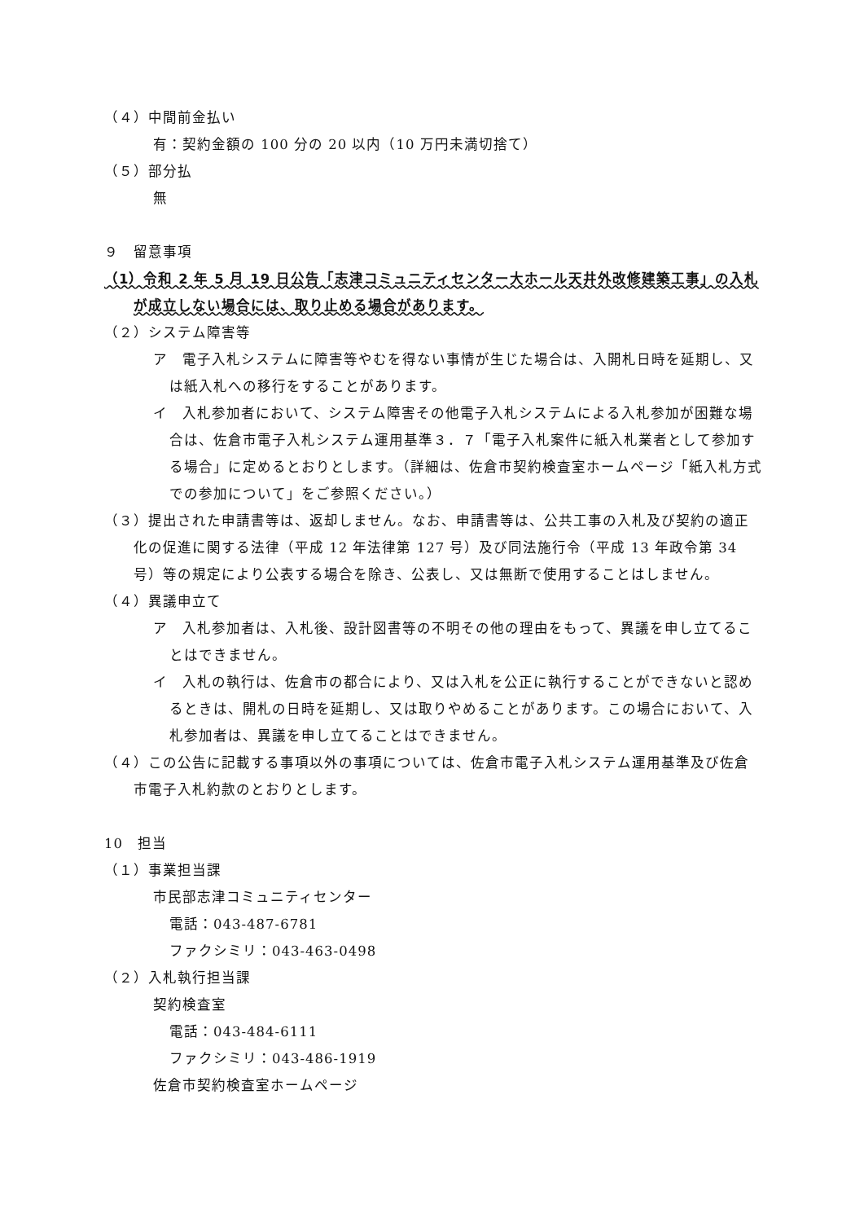（４）中間前金払い
有：契約金額の 100 分の 20 以内（10 万円未満切捨て）
（５）部分払
無
９　留意事項
（1）令和 2 年 5 月 19 日公告「志津コミュニティセンター大ホール天井外改修建築工事」の入札が成立しない場合には、取り止める場合があります。
（２）システム障害等
ア　電子入札システムに障害等やむを得ない事情が生じた場合は、入開札日時を延期し、又は紙入札への移行をすることがあります。
イ　入札参加者において、システム障害その他電子入札システムによる入札参加が困難な場合は、佐倉市電子入札システム運用基準３．７「電子入札案件に紙入札業者として参加する場合」に定めるとおりとします。（詳細は、佐倉市契約検査室ホームページ「紙入札方式での参加について」をご参照ください。）
（３）提出された申請書等は、返却しません。なお、申請書等は、公共工事の入札及び契約の適正化の促進に関する法律（平成 12 年法律第 127 号）及び同法施行令（平成 13 年政令第 34 号）等の規定により公表する場合を除き、公表し、又は無断で使用することはしません。
（４）異議申立て
ア　入札参加者は、入札後、設計図書等の不明その他の理由をもって、異議を申し立てることはできません。
イ　入札の執行は、佐倉市の都合により、又は入札を公正に執行することができないと認めるときは、開札の日時を延期し、又は取りやめることがあります。この場合において、入札参加者は、異議を申し立てることはできません。
（４）この公告に記載する事項以外の事項については、佐倉市電子入札システム運用基準及び佐倉市電子入札約款のとおりとします。
10　担当
（１）事業担当課
市民部志津コミュニティセンター
電話：043-487-6781
ファクシミリ：043-463-0498
（２）入札執行担当課
契約検査室
電話：043-484-6111
ファクシミリ：043-486-1919
佐倉市契約検査室ホームページ